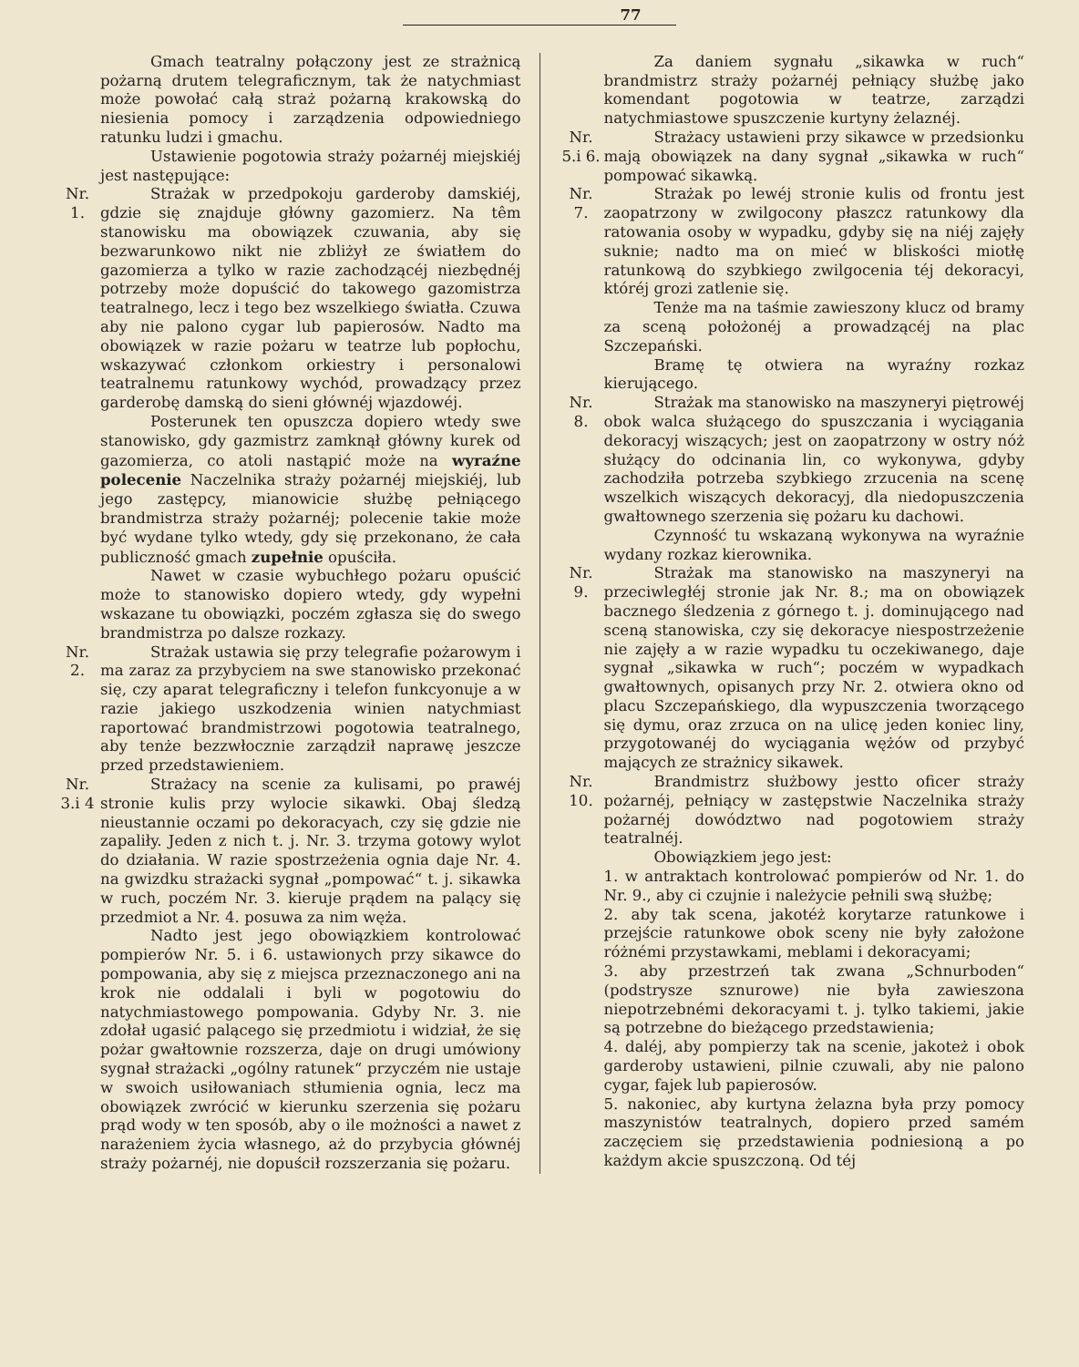77
Gmach teatralny połączony jest ze strażnicą pożarną drutem telegraficznym, tak że natychmiast może powołać całą straż pożarną krakowską do niesienia pomocy i zarządzenia odpowiedniego ratunku ludzi i gmachu.
Ustawienie pogotowia straży pożarnéj miejskiéj jest następujące:
Nr.
1.
Strażak w przedpokoju garderoby damskiéj, gdzie się znajduje główny gazomierz. Na têm stanowisku ma obowiązek czuwania, aby się bezwarunkowo nikt nie zbliżył ze światłem do gazomierza a tylko w razie zachodzącéj niezbędnéj potrzeby może dopuścić do takowego gazomistrza teatralnego, lecz i tego bez wszelkiego światła. Czuwa aby nie palono cygar lub papierosów. Nadto ma obowiązek w razie pożaru w teatrze lub popłochu, wskazywać członkom orkiestry i personalowi teatralnemu ratunkowy wychód, prowadzący przez garderobę damską do sieni głównéj wjazdowéj.
Posterunek ten opuszcza dopiero wtedy swe stanowisko, gdy gazmistrz zamknął główny kurek od gazomierza, co atoli nastąpić może na wyraźne polecenie Naczelnika straży pożarnéj miejskiéj, lub jego zastępcy, mianowicie służbę pełniącego brandmistrza straży pożarnéj; polecenie takie może być wydane tylko wtedy, gdy się przekonano, że cała publiczność gmach zupełnie opuściła.
Nawet w czasie wybuchłego pożaru opuścić może to stanowisko dopiero wtedy, gdy wypełni wskazane tu obowiązki, poczém zgłasza się do swego brandmistrza po dalsze rozkazy.
Nr.
2.
Strażak ustawia się przy telegrafie pożarowym i ma zaraz za przybyciem na swe stanowisko przekonać się, czy aparat telegraficzny i telefon funkcyonuje a w razie jakiego uszkodzenia winien natychmiast raportować brandmistrzowi pogotowia teatralnego, aby tenże bezzwłocznie zarządził naprawę jeszcze przed przedstawieniem.
Nr.
3.i 4
Strażacy na scenie za kulisami, po prawéj stronie kulis przy wylocie sikawki. Obaj śledzą nieustannie oczami po dekoracyach, czy się gdzie nie zapaliły. Jeden z nich t. j. Nr. 3. trzyma gotowy wylot do działania. W razie spostrzeżenia ognia daje Nr. 4. na gwizdku strażacki sygnał „pompować“ t. j. sikawka w ruch, poczém Nr. 3. kieruje prądem na palący się przedmiot a Nr. 4. posuwa za nim węża.
Nadto jest jego obowiązkiem kontrolować pompierów Nr. 5. i 6. ustawionych przy sikawce do pompowania, aby się z miejsca przeznaczonego ani na krok nie oddalali i byli w pogotowiu do natychmiastowego pompowania. Gdyby Nr. 3. nie zdołał ugasić palącego się przedmiotu i widział, że się pożar gwałtownie rozszerza, daje on drugi umówiony sygnał strażacki „ogólny ratunek“ przyczém nie ustaje w swoich usiłowaniach stłumienia ognia, lecz ma obowiązek zwrócić w kierunku szerzenia się pożaru prąd wody w ten sposób, aby o ile możności a nawet z narażeniem życia własnego, aż do przybycia głównéj straży pożarnéj, nie dopuścił rozszerzania się pożaru.
Za daniem sygnału „sikawka w ruch“ brandmistrz straży pożarnéj pełniący służbę jako komendant pogotowia w teatrze, zarządzi natychmiastowe spuszczenie kurtyny żelaznéj.
Nr.
5.i 6.
Strażacy ustawieni przy sikawce w przedsionku mają obowiązek na dany sygnał „sikawka w ruch“ pompować sikawką.
Nr.
7.
Strażak po lewéj stronie kulis od frontu jest zaopatrzony w zwilgocony płaszcz ratunkowy dla ratowania osoby w wypadku, gdyby się na niéj zajęły suknie; nadto ma on mieć w bliskości miotłę ratunkową do szybkiego zwilgocenia téj dekoracyi, któréj grozi zatlenie się.
Tenże ma na taśmie zawieszony klucz od bramy za sceną położonéj a prowadzącéj na plac Szczepański.
Bramę tę otwiera na wyraźny rozkaz kierującego.
Nr.
8.
Strażak ma stanowisko na maszyneryi piętrowéj obok walca służącego do spuszczania i wyciągania dekoracyj wiszących; jest on zaopatrzony w ostry nóż służący do odcinania lin, co wykonywa, gdyby zachodziła potrzeba szybkiego zrzucenia na scenę wszelkich wiszących dekoracyj, dla niedopuszczenia gwałtownego szerzenia się pożaru ku dachowi.
Czynność tu wskazaną wykonywa na wyraźnie wydany rozkaz kierownika.
Nr.
9.
Strażak ma stanowisko na maszyneryi na przeciwległéj stronie jak Nr. 8.; ma on obowiązek bacznego śledzenia z górnego t. j. dominującego nad sceną stanowiska, czy się dekoracye niespostrzeżenie nie zajęły a w razie wypadku tu oczekiwanego, daje sygnał „sikawka w ruch“; poczém w wypadkach gwałtownych, opisanych przy Nr. 2. otwiera okno od placu Szczepańskiego, dla wypuszczenia tworzącego się dymu, oraz zrzuca on na ulicę jeden koniec liny, przygotowanéj do wyciągania wężów od przybyć mających ze strażnicy sikawek.
Nr.
10.
Brandmistrz służbowy jestto oficer straży pożarnéj, pełniący w zastępstwie Naczelnika straży pożarnéj dowództwo nad pogotowiem straży teatralnéj.
Obowiązkiem jego jest:
1. w antraktach kontrolować pompierów od Nr. 1. do Nr. 9., aby ci czujnie i należycie pełnili swą służbę;
2. aby tak scena, jakotéż korytarze ratunkowe i przejście ratunkowe obok sceny nie były założone różnémi przystawkami, meblami i dekoracyami;
3. aby przestrzeń tak zwana „Schnurboden“ (podstrysze sznurowe) nie była zawieszona niepotrzebnémi dekoracyami t. j. tylko takiemi, jakie są potrzebne do bieżącego przedstawienia;
4. daléj, aby pompierzy tak na scenie, jakoteż i obok garderoby ustawieni, pilnie czuwali, aby nie palono cygar, fajek lub papierosów.
5. nakoniec, aby kurtyna żelazna była przy pomocy maszynistów teatralnych, dopiero przed samém zaczęciem się przedstawienia podniesioną a po każdym akcie spuszczoną. Od téj